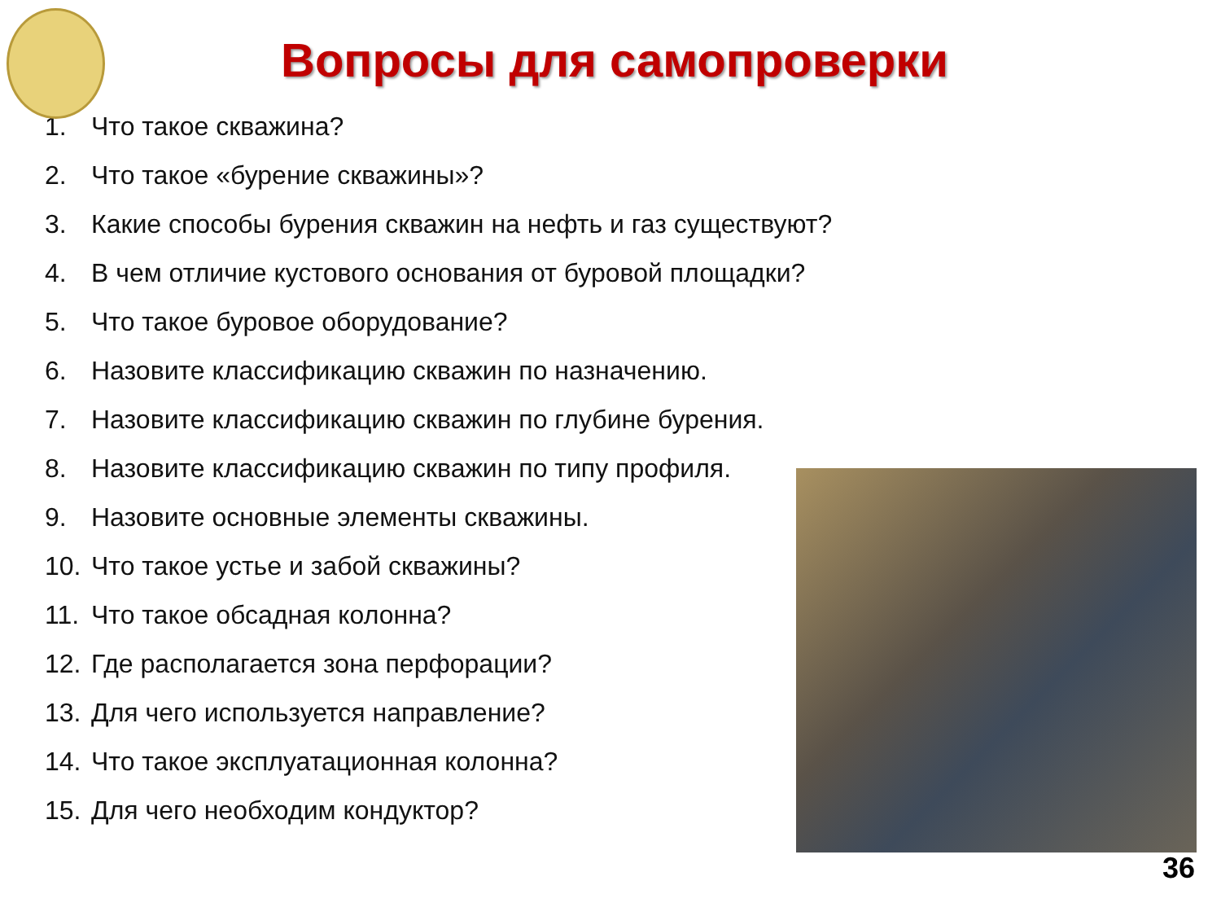Вопросы для самопроверки
1. Что такое скважина?
2. Что такое «бурение скважины»?
3. Какие способы бурения скважин на нефть и газ существуют?
4. В чем отличие кустового основания от буровой площадки?
5. Что такое буровое оборудование?
6. Назовите классификацию скважин по назначению.
7. Назовите классификацию скважин по глубине бурения.
8. Назовите классификацию скважин по типу профиля.
9. Назовите основные элементы скважины.
10. Что такое устье и забой скважины?
11. Что такое обсадная колонна?
12. Где располагается зона перфорации?
13. Для чего используется направление?
14. Что такое эксплуатационная колонна?
15. Для чего необходим кондуктор?
36